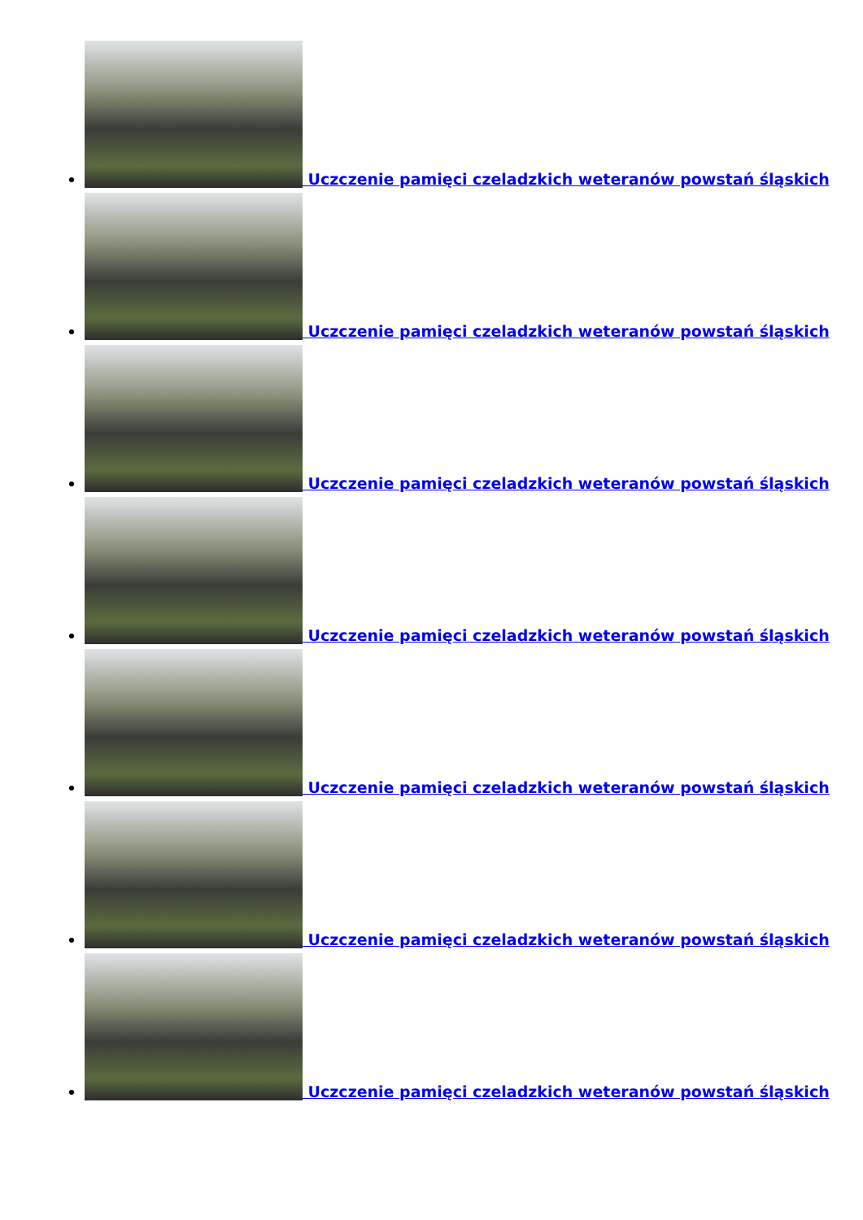Uczczenie pamięci czeladzkich weteranów powstań śląskich
Uczczenie pamięci czeladzkich weteranów powstań śląskich
Uczczenie pamięci czeladzkich weteranów powstań śląskich
Uczczenie pamięci czeladzkich weteranów powstań śląskich
Uczczenie pamięci czeladzkich weteranów powstań śląskich
Uczczenie pamięci czeladzkich weteranów powstań śląskich
Uczczenie pamięci czeladzkich weteranów powstań śląskich